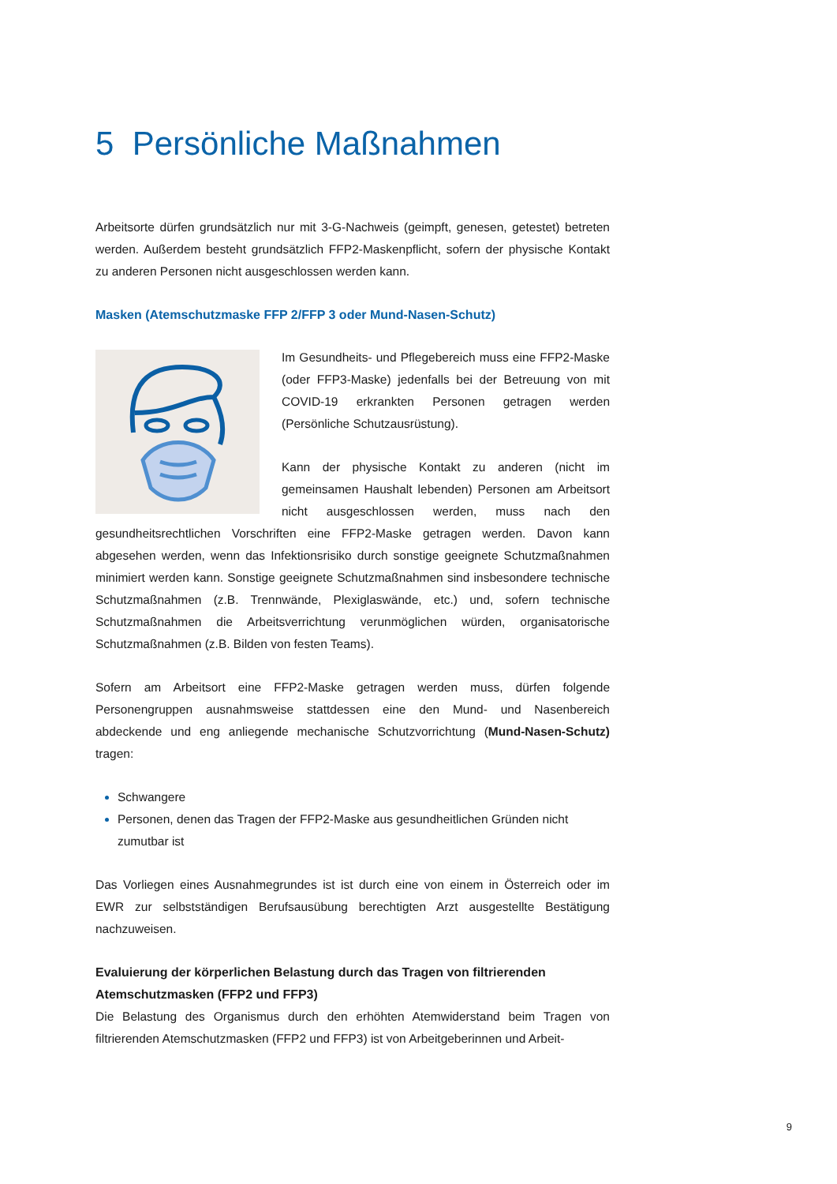5 Persönliche Maßnahmen
Arbeitsorte dürfen grundsätzlich nur mit 3-G-Nachweis (geimpft, genesen, getestet) betreten werden. Außerdem besteht grundsätzlich FFP2-Maskenpflicht, sofern der physische Kontakt zu anderen Personen nicht ausgeschlossen werden kann.
Masken (Atemschutzmaske FFP 2/FFP 3 oder Mund-Nasen-Schutz)
Im Gesundheits- und Pflegebereich muss eine FFP2-Maske (oder FFP3-Maske) jedenfalls bei der Betreuung von mit COVID-19 erkrankten Personen getragen werden (Persönliche Schutzausrüstung).
Kann der physische Kontakt zu anderen (nicht im gemeinsamen Haushalt lebenden) Personen am Arbeitsort nicht ausgeschlossen werden, muss nach den gesundheitsrechtlichen Vorschriften eine FFP2-Maske getragen werden. Davon kann abgesehen werden, wenn das Infektionsrisiko durch sonstige geeignete Schutzmaßnahmen minimiert werden kann. Sonstige geeignete Schutzmaßnahmen sind insbesondere technische Schutzmaßnahmen (z.B. Trennwände, Plexiglaswände, etc.) und, sofern technische Schutzmaßnahmen die Arbeitsverrichtung verunmöglichen würden, organisatorische Schutzmaßnahmen (z.B. Bilden von festen Teams).
Sofern am Arbeitsort eine FFP2-Maske getragen werden muss, dürfen folgende Personengruppen ausnahmsweise stattdessen eine den Mund- und Nasenbereich abdeckende und eng anliegende mechanische Schutzvorrichtung (Mund-Nasen-Schutz) tragen:
Schwangere
Personen, denen das Tragen der FFP2-Maske aus gesundheitlichen Gründen nicht zumutbar ist
Das Vorliegen eines Ausnahmegrundes ist ist durch eine von einem in Österreich oder im EWR zur selbstständigen Berufsausübung berechtigten Arzt ausgestellte Bestätigung nachzuweisen.
Evaluierung der körperlichen Belastung durch das Tragen von filtrierenden Atemschutzmasken (FFP2 und FFP3)
Die Belastung des Organismus durch den erhöhten Atemwiderstand beim Tragen von filtrierenden Atemschutzmasken (FFP2 und FFP3) ist von Arbeitgeberinnen und Arbeit-
9